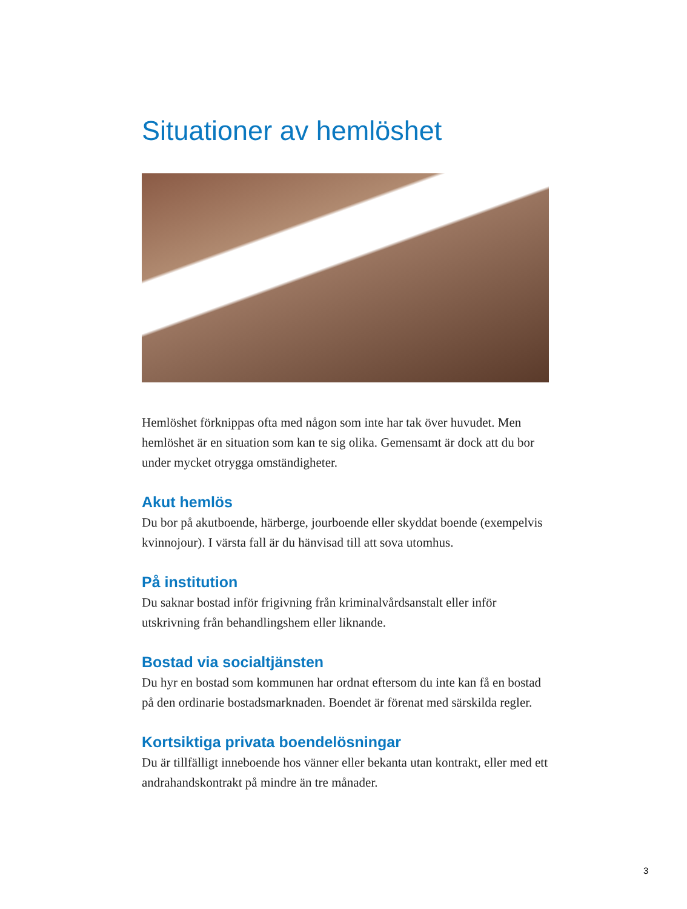Situationer av hemlöshet
Hemlöshet förknippas ofta med någon som inte har tak över huvudet. Men hemlöshet är en situation som kan te sig olika. Gemensamt är dock att du bor under mycket otrygga omständigheter.
Akut hemlös
Du bor på akutboende, härberge, jourboende eller skyddat boende (exempelvis kvinnojour). I värsta fall är du hänvisad till att sova utomhus.
På institution
Du saknar bostad inför frigivning från kriminalvårdsanstalt eller inför utskrivning från behandlingshem eller liknande.
Bostad via socialtjänsten
Du hyr en bostad som kommunen har ordnat eftersom du inte kan få en bostad på den ordinarie bostadsmarknaden. Boendet är förenat med särskilda regler.
Kortsiktiga privata boendelösningar
Du är tillfälligt inneboende hos vänner eller bekanta utan kontrakt, eller med ett andrahandskontrakt på mindre än tre månader.
3